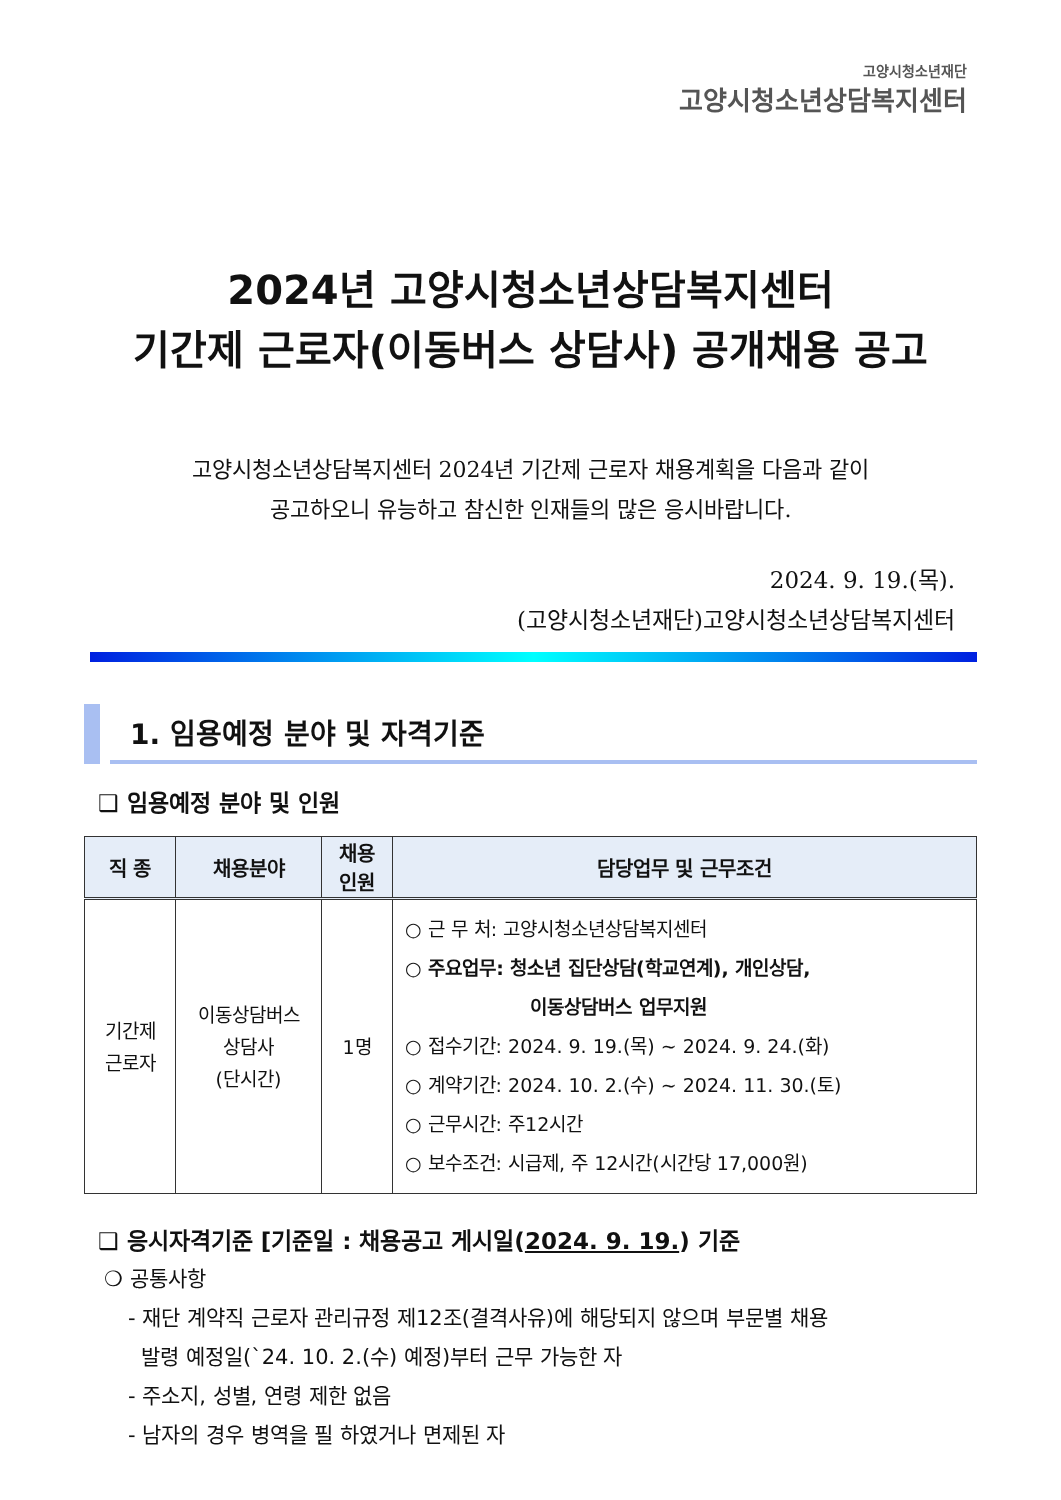고양시청소년재단
고양시청소년상담복지센터
2024년 고양시청소년상담복지센터
기간제 근로자(이동버스 상담사) 공개채용 공고
고양시청소년상담복지센터 2024년 기간제 근로자 채용계획을 다음과 같이
공고하오니 유능하고 참신한 인재들의 많은 응시바랍니다.
2024. 9. 19.(목).
(고양시청소년재단)고양시청소년상담복지센터
1. 임용예정 분야 및 자격기준
❑ 임용예정 분야 및 인원
| 직 종 | 채용분야 | 채용 인원 | 담당업무 및 근무조건 |
| --- | --- | --- | --- |
| 기간제 근로자 | 이동상담버스 상담사 (단시간) | 1명 | ○ 근 무 처: 고양시청소년상담복지센터 ○ 주요업무: 청소년 집단상담(학교연계), 개인상담, 이동상담버스 업무지원 ○ 접수기간: 2024. 9. 19.(목) ~ 2024. 9. 24.(화) ○ 계약기간: 2024. 10. 2.(수) ~ 2024. 11. 30.(토) ○ 근무시간: 주12시간 ○ 보수조건: 시급제, 주 12시간(시간당 17,000원) |
❑ 응시자격기준 [기준일 : 채용공고 게시일(2024. 9. 19.) 기준
❍ 공통사항
- 재단 계약직 근로자 관리규정 제12조(결격사유)에 해당되지 않으며 부문별 채용
발령 예정일(`24. 10. 2.(수) 예정)부터 근무 가능한 자
- 주소지, 성별, 연령 제한 없음
- 남자의 경우 병역을 필 하였거나 면제된 자